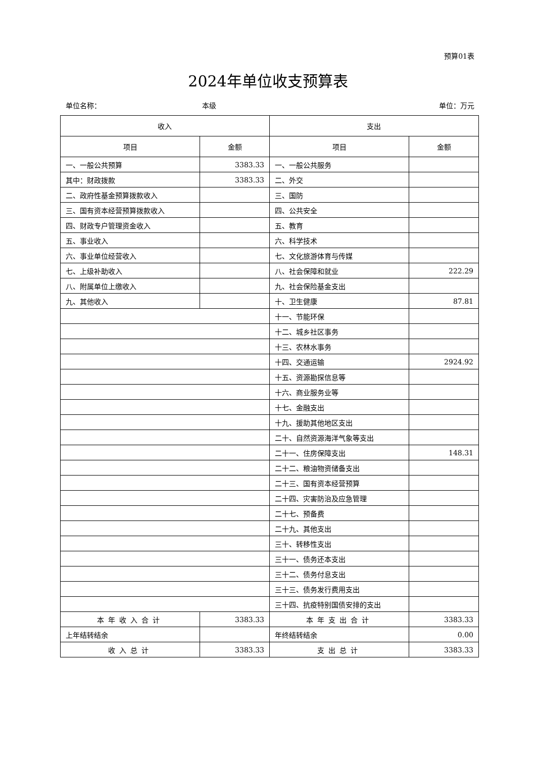预算01表
2024年单位收支预算表
单位名称： 本级 单位：万元
| 收入 | | 支出 | |
| --- | --- | --- | --- |
| 项目 | 金额 | 项目 | 金额 |
| 一、一般公共预算 | 3383.33 | 一、一般公共服务 | |
| 其中：财政拨款 | 3383.33 | 二、外交 | |
| 二、政府性基金预算拨款收入 | | 三、国防 | |
| 三、国有资本经营预算拨款收入 | | 四、公共安全 | |
| 四、财政专户管理资金收入 | | 五、教育 | |
| 五、事业收入 | | 六、科学技术 | |
| 六、事业单位经营收入 | | 七、文化旅游体育与传媒 | |
| 七、上级补助收入 | | 八、社会保障和就业 | 222.29 |
| 八、附属单位上缴收入 | | 九、社会保险基金支出 | |
| 九、其他收入 | | 十、卫生健康 | 87.81 |
| | | 十一、节能环保 | |
| | | 十二、城乡社区事务 | |
| | | 十三、农林水事务 | |
| | | 十四、交通运输 | 2924.92 |
| | | 十五、资源勘探信息等 | |
| | | 十六、商业服务业等 | |
| | | 十七、金融支出 | |
| | | 十九、援助其他地区支出 | |
| | | 二十、自然资源海洋气象等支出 | |
| | | 二十一、住房保障支出 | 148.31 |
| | | 二十二、粮油物资储备支出 | |
| | | 二十三、国有资本经营预算 | |
| | | 二十四、灾害防治及应急管理 | |
| | | 二十七、预备费 | |
| | | 二十九、其他支出 | |
| | | 三十、转移性支出 | |
| | | 三十一、债务还本支出 | |
| | | 三十二、债务付息支出 | |
| | | 三十三、债务发行费用支出 | |
| | | 三十四、抗疫特别国债安排的支出 | |
| 本年收入合计 | 3383.33 | 本年支出合计 | 3383.33 |
| 上年结转结余 | | 年终结转结余 | 0.00 |
| 收入总计 | 3383.33 | 支出总计 | 3383.33 |